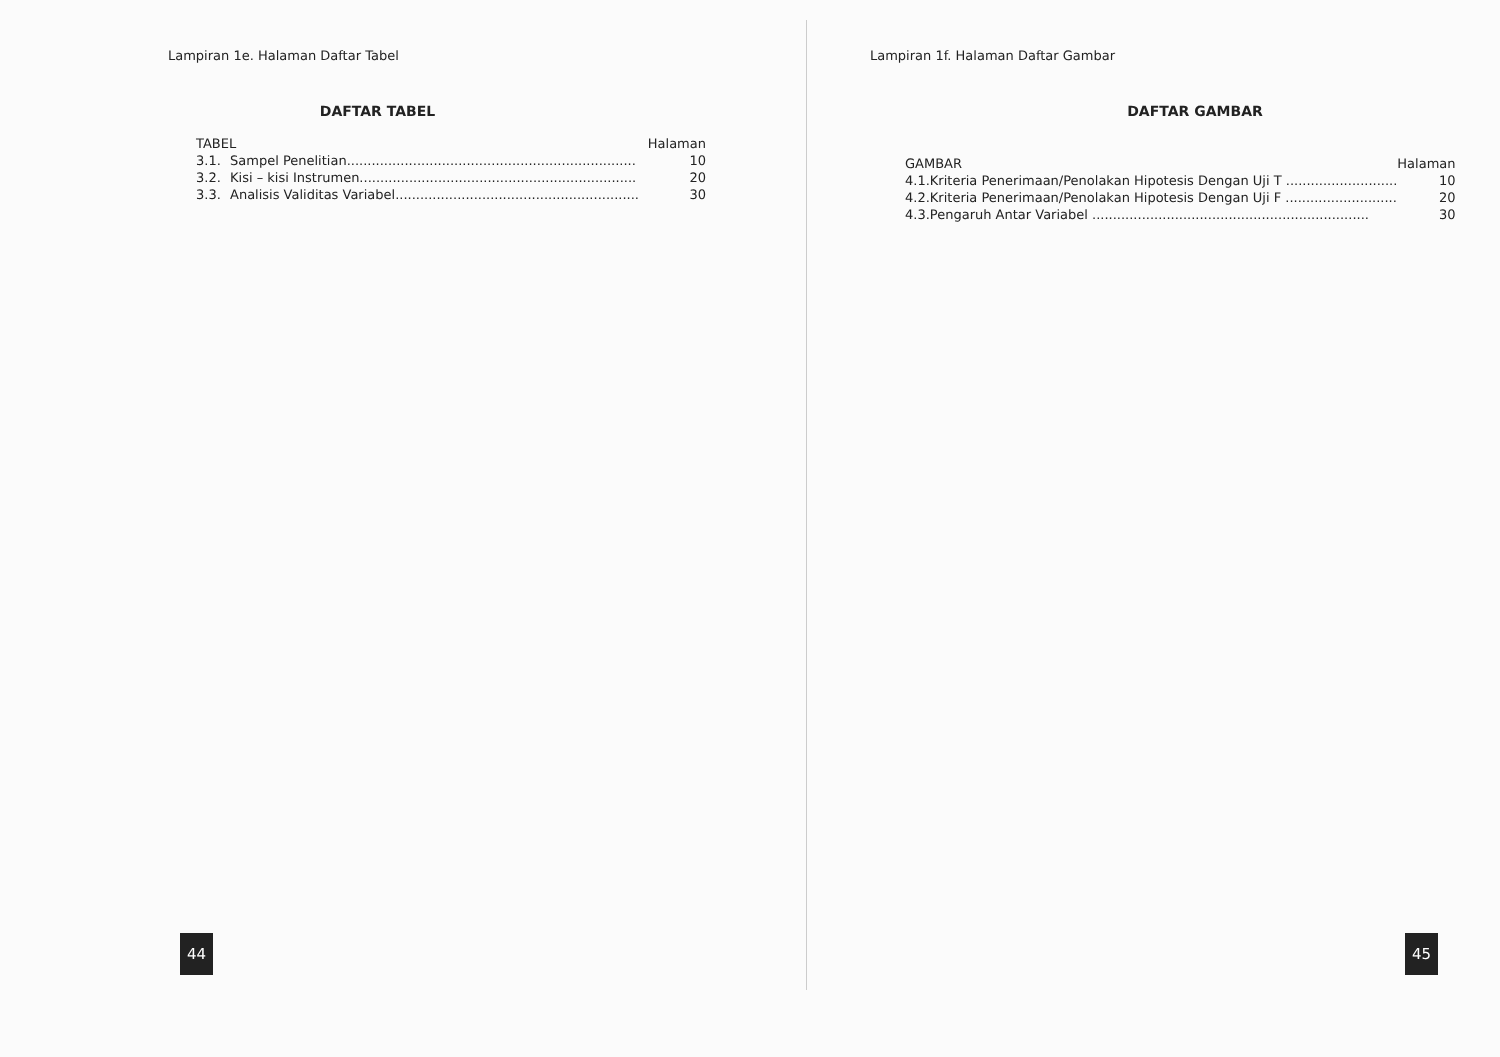Lampiran 1e. Halaman Daftar Tabel
DAFTAR TABEL
| TABEL | | Halaman |
| 3.1. | Sampel Penelitian...................................................................... | 10 |
| 3.2. | Kisi – kisi Instrumen................................................................... | 20 |
| 3.3. | Analisis Validitas Variabel........................................................... | 30 |
44
Lampiran 1f. Halaman Daftar Gambar
DAFTAR GAMBAR
| GAMBAR | | Halaman |
| 4.1. | Kriteria Penerimaan/Penolakan Hipotesis Dengan Uji T ........................... | 10 |
| 4.2. | Kriteria Penerimaan/Penolakan Hipotesis Dengan Uji F ........................... | 20 |
| 4.3. | Pengaruh Antar Variabel ................................................................... | 30 |
45